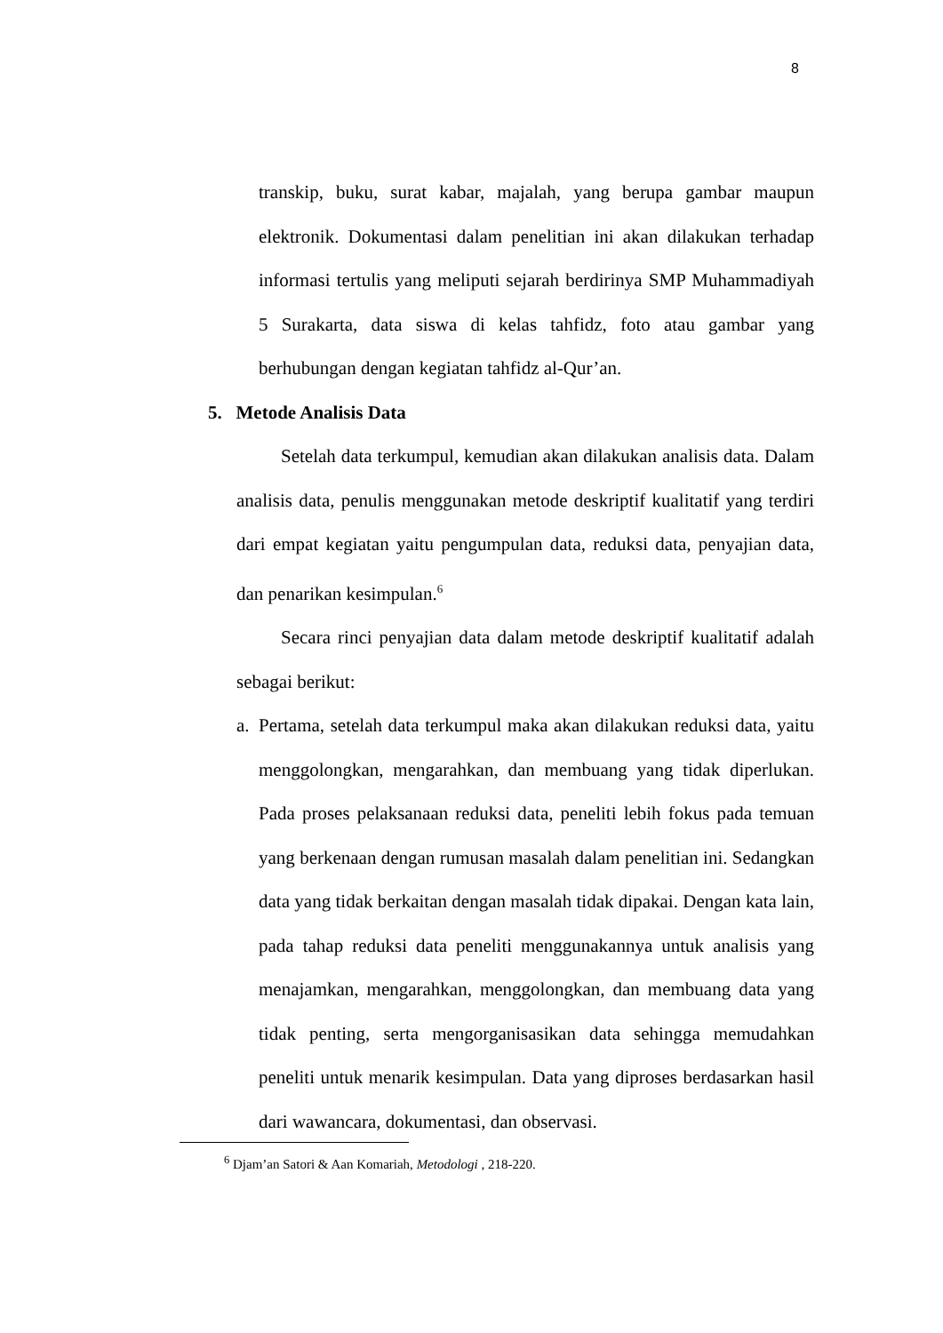8
transkip, buku, surat kabar, majalah, yang berupa gambar maupun elektronik. Dokumentasi dalam penelitian ini akan dilakukan terhadap informasi tertulis yang meliputi sejarah berdirinya SMP Muhammadiyah 5 Surakarta, data siswa di kelas tahfidz, foto atau gambar yang berhubungan dengan kegiatan tahfidz al-Qur’an.
5. Metode Analisis Data
Setelah data terkumpul, kemudian akan dilakukan analisis data. Dalam analisis data, penulis menggunakan metode deskriptif kualitatif yang terdiri dari empat kegiatan yaitu pengumpulan data, reduksi data, penyajian data, dan penarikan kesimpulan.<sup>6</sup>
Secara rinci penyajian data dalam metode deskriptif kualitatif adalah sebagai berikut:
a.
Pertama, setelah data terkumpul maka akan dilakukan reduksi data, yaitu menggolongkan, mengarahkan, dan membuang yang tidak diperlukan. Pada proses pelaksanaan reduksi data, peneliti lebih fokus pada temuan yang berkenaan dengan rumusan masalah dalam penelitian ini. Sedangkan data yang tidak berkaitan dengan masalah tidak dipakai. Dengan kata lain, pada tahap reduksi data peneliti menggunakannya untuk analisis yang menajamkan, mengarahkan, menggolongkan, dan membuang data yang tidak penting, serta mengorganisasikan data sehingga memudahkan peneliti untuk menarik kesimpulan. Data yang diproses berdasarkan hasil dari wawancara, dokumentasi, dan observasi.
<sup>6</sup> Djam’an Satori & Aan Komariah, Metodologi , 218-220.